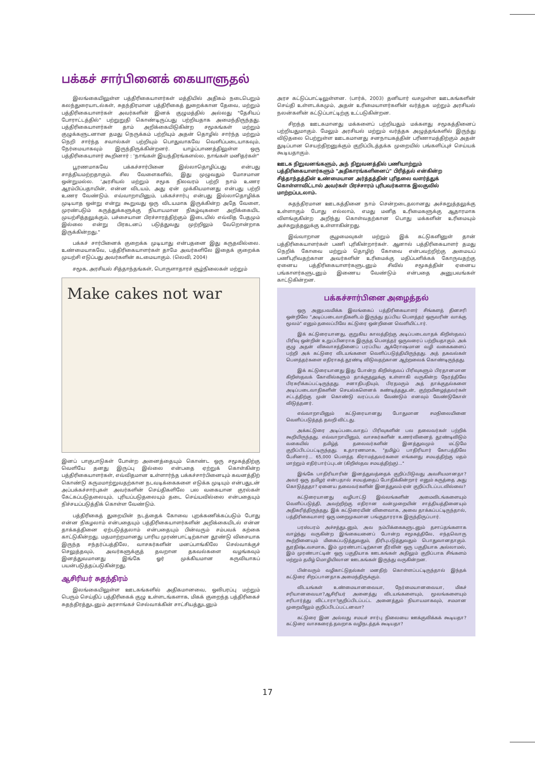பக்கச் சார்பினைக் கையாளுதல்
இலங்கையிலுள்ள பத்திரிகையாளர்கள் மத்தியில் அதிகம் நடைபெறும் கலந்துரையாடல்கள், சுதந்திரமான பத்திரிகைத் துறைக்கான தேவை, மற்றும் பத்திரிகையாளர்கள் அவர்களின் இனக் குழுமத்தில் அல்லது "தேசியப் போராட்டத்தில்" பற்றுறுதி கொண்டிருப்பது பற்றியதாக அமைந்திருந்தது. பத்திரிகையாளர்கள் தாம் அறிக்கையிடுகின்ற சமூகங்கள் மற்றும் குழுக்களுடனான தமது நெருக்கம் பற்றியும் அதன் தொழில் சார்ந்த மற்றும் நெறி சார்ந்த சவால்கள் பற்றியும் பொதுவாகவே வெளிப்படையாகவும், நேர்மையாகவும் இருந்திருக்கின்றனர். யாழ்ப்பாணத்திலுள்ள ஒரு பத்திரிகையாளர் கூறினார் : 'நாங்கள் இயந்திரங்களல்ல, நாங்கள் மனிதர்கள்"
பூரணமாகவே பக்கச்சார்பினை இல்லாதொழிப்பது என்பது சாத்தியமற்றதாகும். சில வேளைகளில், இது முழுவதும் மோசமான ஒன்றுமல்ல. 'அரசியல் மற்றும் சமூக நிலவரம் பற்றி நாம் உணர ஆரம்பிப்பதாயின், என்ன விடயம், அது ஏன் முக்கியமானது என்பது பற்றி உணர வேண்டும். எவ்வாறாயினும், பக்கச்சார்பு என்பது இல்லாதொழிக்க முடியாத ஒன்று என்று கூறுவது ஒரு விடயமாக இருக்கின்ற அதே வேளை, முரண்படும் கருத்துக்களுக்கு நியாயமான நிகழ்வுகளை அறிக்கையிட முயற்சித்தலுக்கும், பச்சையான பிரச்சாரத்திற்கும் இடையில் எவ்வித பேதமும் இல்லை என்று பிரகடனப் படுத்துவது முற்றிலும் வேறொன்றாக இருக்கின்றது."
பக்கச் சார்பினைக் குறைக்க முடியாது என்பதனை இது கருதவில்லை. உண்மையாகவே, பத்திரிகையாளர்கள் தாமே அவர்களிலே இதைக் குறைக்க முயற்சி எடுப்பது அவர்களின் கடமையாகும். (லெவி, 2004)
சமூக, அரசியல் சித்தாந்தங்கள், பொருளாதாரச் சூழ்நிலைகள் மற்றும்
Make cakes not war
இனப் பாகுபாடுகள் போன்ற அனைத்தையும் கொண்ட ஒரு சமூகத்திற்கு வெளியே தனது இருப்பு இல்லை என்பதை ஏற்றுக் கொள்கின்ற பத்திரிகையாளர்கள், எவ்விதமான உள்ளார்ந்த பக்கச்சார்பினையும் கவனத்திற் கொண்டு கருமமாற்றுவதற்கான நடவடிக்கைகளை எடுக்க முடியும் என்பதுடன் அப்பக்கச்சார்புகள் அவர்களின் செய்திகளிலே பல வகையான குரல்கள் கேட்கப்படுதலையும், புரியப்படுதலையும் தடை செய்யவில்லை என்பதையும் நிச்சயப்படுத்திக் கொள்ள வேண்டும்.
பத்திரிகைத் துறையின் நடத்தைக் கோவை புறக்கணிக்கப்படும் போது என்ன நிகழலாம் என்பதையும் பத்திரிகையாளர்களின் அறிக்கையிடல் என்ன தாக்கத்தினை ஏற்படுத்தலாம் என்பதையும் பின்வரும் சம்பவக் கற்கை காட்டுகின்றது. மதமாற்றமானது பாரிய முரண்பாட்டிற்கான தூண்டு விசையாக இருந்த சந்தர்ப்பத்திலே, வாசகர்களின் மனப்பாங்கிலே செல்வாக்குச் செலுத்தவும், அவர்களுக்குத் தவறான தகவல்களை வழங்கவும் இனத்துவமானது இங்கே ஓர் முக்கியமான கருவியாகப் பயன்படுத்தப்படுகின்றது.
ஆசிரியர் சுதந்திரம்
இலங்கையிலுள்ள ஊடகங்களில் அதிகமானவை, ஒலிபரப்பு மற்றும் பெரும் செய்திப் பத்திரிகைக் குழு உள்ளடங்களாக, மிகக் குறைந்த பத்திரிகைச் சுதந்திரத்துடனும் அரசாங்கச் செல்வாக்கின் சாட்சியத்துடனும்
அரச கட்டுப்பாட்டிலுள்ளன. (பார்க், 2003) தனியார் வசமுள்ள ஊடகங்களின் செய்தி உள்ளடக்கமும், அதன் உரிமையாளர்களின் வர்த்தக மற்றும் அரசியல் நலன்களின் கட்டுப்பாட்டிற்கு உட்படுகின்றன.
சிறந்த ஊடகமானது மக்களைப் பற்றியதும் மக்களது சமூகத்தினைப் பற்றியதுமாகும். மேலும் அரசியல் மற்றும் வர்த்தக அழுத்தங்களில் இருந்து விடுதலை பெற்றுள்ள ஊடகமானது சனநாயகத்தின் பரிணாமத்திற்கும் அதன் துடிப்பான செயற்திறனுக்கும் குறிப்பிடத்தக்க முறையில் பங்களிப்புச் செய்யக் கூடியதாகும்.
ஊடக நிறுவனங்களும், அந் நிறுவனத்தில் பணியாற்றும் பத்திரிகையாளர்களும் "அதிகாரங்களினைப்" பிரித்தல் என்கின்ற சித்தாந்தத்தின் உண்மையான அர்த்தத்தின் புரிதலை வளர்த்துக் கொள்ளாவிட்டால் அவர்கள் பிரச்சாரம் புரிபவர்களாக இலகுவில் மாற்றப்படலாம்.
சுதந்திரமான ஊடகத்தினை நாம் சென்றடைதலானது அச்சுறுத்தலுக்கு உள்ளாகும் போது எல்லாம், எமது மனித உரிமைகளுக்கு ஆதாரமாக விளங்குகின்ற அறிந்து கொள்வதற்கான பொது மக்களின் உரிமையும் அச்சுறுத்தலுக்கு உள்ளாகின்றது.
இவ்வாறான சூழமைவுகள் மற்றும் இக் கட்டுகளினுள் தான் பத்திரிகையாளர்கள் பணி புரிகின்றார்கள். ஆனால் பத்திரிகையாளர் தமது நெறிக் கோவை மற்றும் தொழிற் கோவை என்பவற்றிற்கு அமையப் பணிபுரிவதற்கான அவர்களின் உரிமைக்கு மதிப்பளிக்கக் கோருவதற்கு ஏனைய பத்திரிகையாளர்களுடனும் சிவில் சமூகத்தின் ஏனைய பங்காளர்களுடனும் இணைய வேண்டும் என்பதை அனுபவங்கள் காட்டுகின்றன.
பக்கச்சார்பினை அழைத்தல்
ஒரு அனுபவமிக்க இலங்கைப் பத்திரிகையாளர் சிங்களத் தினசரி ஒன்றிலே "அடிப்படைவாதிகளிடம் இருந்து தப்பிய பௌத்தர் ஒருவரின் வாக்கு மூலம்" எனும் தலைப்பிலே கட்டுரை ஒன்றினை வெளியிட்டார்.
இக் கட்டுரையானது, குறுகிய காலத்திற்கு அடிப்படைவாதக் கிறிஸ்தவப் பிரிவு ஒன்றின் உறுப்பினராக இருந்த பௌத்தர் ஒருவரைப் பற்றியதாகும். அக் குழு அதன் விசுவாசத்தினைப் பரப்பிய ஆக்ரோஷமான வழி வகைகளைப் பற்றி அக் கட்டுரை விடயங்களை வெளிப்படுத்தியிருந்தது. அத் தகவல்கள் பௌத்தர்களை எதிராகத் தூண்டி விடுவதற்கான ஆற்றலைக் கொண்டிருந்தது.
இக் கட்டுரையானது இது போன்ற கிறிஸ்தவப் பிரிவுகளும் பிரதானமான கிறிஸ்தவக் கோவில்களும் தாக்குதலுக்கு உள்ளாகி வருகின்ற நேரத்திலே பிரசுரிக்கப்பட்டிருந்தது. சனாதிபதியும், பிரதமரும் அத் தாக்குதல்களை அடிப்படைவாதிகளின் செயல்களெனக் கண்டித்ததுடன், குற்றமிழைத்தவர்கள் சட்டத்திற்கு முன் கொண்டு வரப்படல் வேண்டும் எனவும் வேண்டுகோள் விடுத்தனர்.
எவ்வாறாயினும் கட்டுரையானது போதுமான சமநிலையினை வெளிப்படுத்தத் தவறி விட்டது.
அக்கட்டுரை அடிப்படைவாதப் பிரிவுகளின் பல தலைவர்கள் பற்றிக் கூறியிருந்தது. எவ்வாறாயினும், வாசகர்களின் உணர்வினைத் தூண்டிவிடும் வகையில் தமிழ்த் தலைவர்களின் இனத்துவமும் மட்டுமே குறிப்பிடப்பட்டிருந்தது. உதாரணமாக, "தமிழ்ப் பாதிரியார் கோபத்திலே பேசினார்... 65,000 பௌத்த கிராமத்தவர்களை எங்களது சமயத்திற்கு மதம் மாற்றும் எதிர்பார்ப்புடன் (கிறிஸ்தவ சமயத்திற்கு)..."
இங்கே பாதிரியாரின் இனத்துவத்தைக் குறிப்பிடுவது அவசியமானதா? அவர் ஒரு தமிழர் என்பதால் சமயத்தைப் போதிக்கின்றார் எனும் கருத்தை அது கொடுத்ததா? ஏனைய தலைவர்களின் இனத்துவம் ஏன் குறிப்பிடப்படவில்லை?
கட்டுரையானது வழிபாட்டு இல்லங்களின் அமைவிடங்களையும் வெளிப்படுத்தி, அவற்றிற்கு எதிரான வன்முறையின் சாத்தியத்தினையும் அதிகரித்திருந்தது. இக் கட்டுரையின் விளைவாக, அவை தாக்கப்பட்டிருந்தால், பத்திரிகையாளர் ஒரு மறைமுகமான பங்குதாரராக இருந்திருப்பார்.
பரஸ்பரம் அச்சத்துடனும், அவ நம்பிக்கைகளுடனும் தசாப்தங்களாக வாழ்ந்து வருகின்ற இங்கையனைப் போன்ற சமூகத்திலே, எந்தவொரு கூற்றினையும் மிகைப்படுத்துவதும், திரிபுபடுத்துவதும் பொதுவானதாகும். துரதிஷ்டவசமாக, இம் முரண்பாட்டிற்கான தீர்வின் ஒரு பகுதியாக அல்லாமல், இம் முரண்பாட்டின் ஒரு பகுதியாக ஊடகங்கள் அதிலும் குறிப்பாக சிங்களம் மற்றும் தமிழ் மொழியிலான ஊடகங்கள் இருந்து வருகின்றன.
பின்வரும் வழிகாட்டுதல்கள் மனதிற் கொள்ளப்பட்டிருந்தால் இந்தக் கட்டுரை சிறப்பானதாக அமைந்திருக்கும்.
விடயங்கள் உண்மையானவையா, நேர்மையானவையா, மிகச் சரியானவையா?ஆசிரியர் அனைத்து விடயங்களையும், மூலங்களையும் சரிபார்த்து விட்டாரா?குறிப்பிடப்பட்ட அனைத்தும் நியாயமாகவும், சமமான முறையிலும் குறிப்பிடப்பட்டனவா?
கட்டுரை இன அல்லது சமயச் சார்பு நிலையை ஊக்குவிக்கக் கூடியதா? கட்டுரை வாசகரைத் தவறாக வழிநடத்தக் கூடியதா?
17